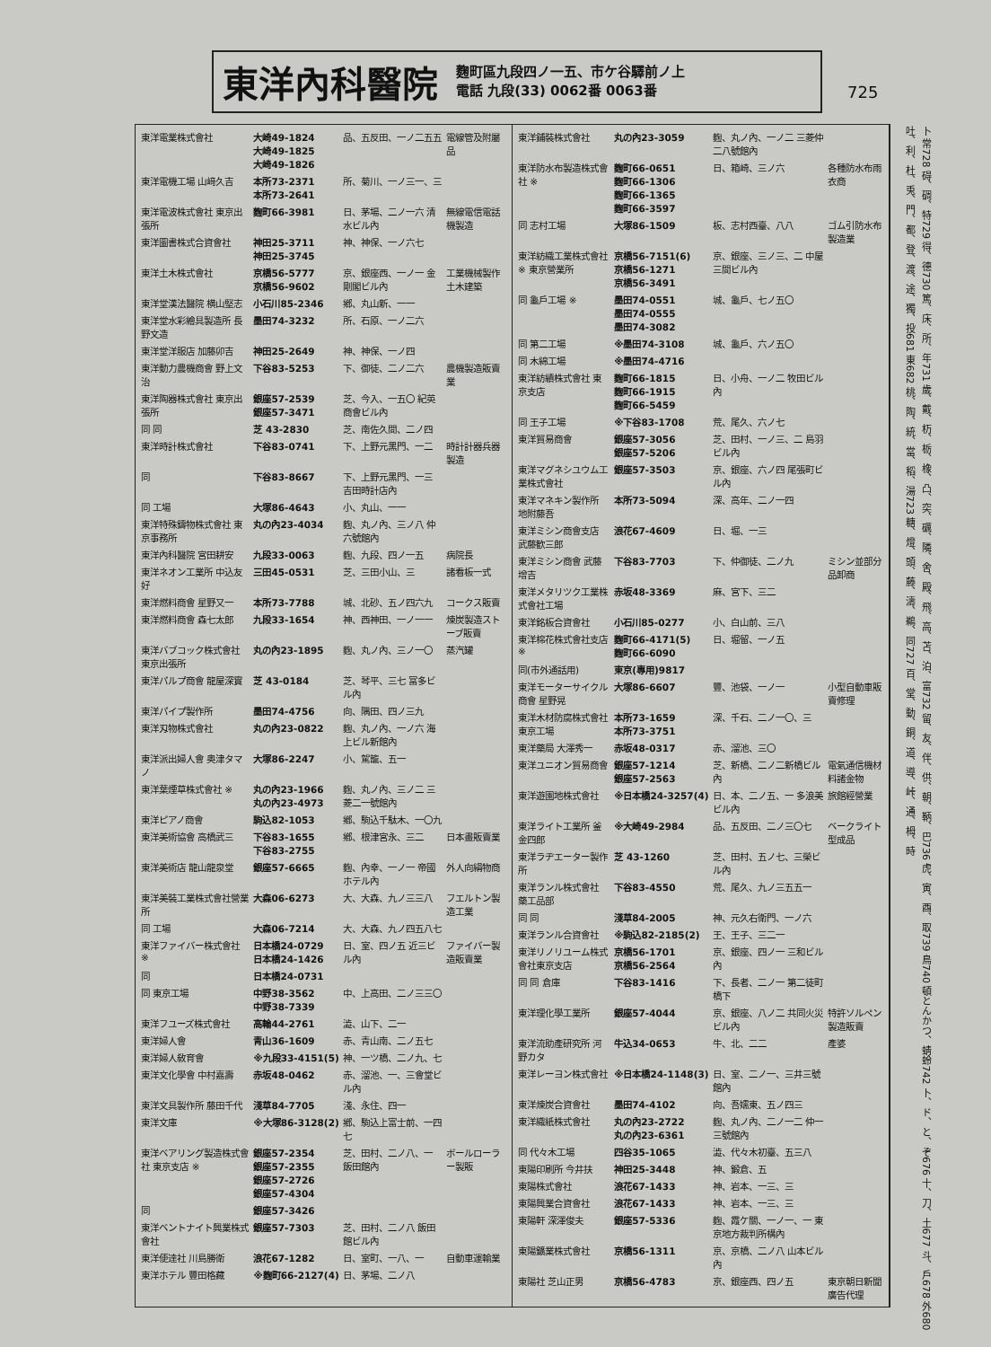東洋內科醫院
麴町區九段四ノ一五、市ケ谷驛前ノ上
電話 九段(33) 0062番 0063番
725
| 東洋電業株式會社 | 大崎49-1824 大崎49-1825 大崎49-1826 | 品、五反田、一ノ二五五 | 電線管及附屬品 |
| 東洋電機工場 山﨑久吉 | 本所73-2371 本所73-2641 | 所、菊川、一ノ三一、三 | |
| 東洋電波株式會社 東京出張所 | 麴町66-3981 | 日、茅場、二ノ一六 清水ビル內 | 無線電信電話機製造 |
| 東洋圖書株式合資會社 | 神田25-3711 神田25-3745 | 神、神保、一ノ六七 | |
| 東洋土木株式會社 | 京橋56-5777 京橋56-9602 | 京、銀座西、一ノ一 金剛閣ビル內 | 工業機械製作土木建築 |
| 東洋堂漢法醫院 横山堅志 | 小石川85-2346 | 鄕、丸山新、一一 | |
| 東洋堂水彩繪具製造所 長野文造 | 墨田74-3232 | 所、石原、一ノ二六 | |
| 東洋堂洋服店 加藤卯吉 | 神田25-2649 | 神、神保、一ノ四 | |
| 東洋動力農機商會 野上文治 | 下谷83-5253 | 下、御徒、二ノ二六 | 農機製造販賣業 |
| 東洋陶器株式會社 東京出張所 | 銀座57-2539 銀座57-3471 | 芝、今入、一五〇 紀英商會ビル內 | |
| 同 同 | 芝 43-2830 | 芝、南佐久間、二ノ四 | |
| 東洋時計株式會社 | 下谷83-0741 | 下、上野元黑門、一二 | 時計計器兵器製造 |
| 同 | 下谷83-8667 | 下、上野元黑門、一三 吉田時計店內 | |
| 同 工場 | 大塚86-4643 | 小、丸山、一一 | |
| 東洋特殊鑄物株式會社 東京事務所 | 丸の內23-4034 | 麴、丸ノ內、三ノ八 仲六號館內 | |
| 東洋內科醫院 宮田耕安 | 九段33-0063 | 麴、九段、四ノ一五 | 病院長 |
| 東洋ネオン工業所 中込友好 | 三田45-0531 | 芝、三田小山、三 | 諸看板一式 |
| 東洋燃料商會 星野又一 | 本所73-7788 | 城、北砂、五ノ四六九 | コークス販賣 |
| 東洋燃料商會 森七太郎 | 九段33-1654 | 神、西神田、一ノ一一 | 煉炭製造ストーブ販賣 |
| 東洋バブコック株式會社 東京出張所 | 丸の內23-1895 | 麴、丸ノ內、三ノ一〇 | 蒸汽罐 |
| 東洋パルプ商會 龍屋深實 | 芝 43-0184 | 芝、琴平、三七 冨多ビル內 | |
| 東洋パイプ製作所 | 墨田74-4756 | 向、隅田、四ノ三九 | |
| 東洋刄物株式會社 | 丸の內23-0822 | 麴、丸ノ內、一ノ六 海上ビル新館內 | |
| 東洋派出婦人會 奥津タマノ | 大塚86-2247 | 小、駕籠、五一 | |
| 東洋葉煙草株式會社 ※ | 丸の內23-1966 丸の內23-4973 | 麴、丸ノ內、三ノ二 三菱二一號館內 | |
| 東洋ピアノ商會 | 駒込82-1053 | 鄕、駒込千駄木、一〇九 | |
| 東洋美術協會 高橋武三 | 下谷83-1655 下谷83-2755 | 鄕、根津宮永、三二 | 日本畫販賣業 |
| 東洋美術店 龍山龍泉堂 | 銀座57-6665 | 麴、內幸、一ノ一 帝國ホテル內 | 外人向絹物商 |
| 東洋美裝工業株式會社營業所 | 大森06-6273 | 大、大森、九ノ三三八 | フエルトン製造工業 |
| 同 工場 | 大森06-7214 | 大、大森、九ノ四五八七 | |
| 東洋ファイバー株式會社 ※ | 日本橋24-0729 日本橋24-1426 | 日、室、四ノ五 近三ビル內 | ファイバー製造販賣業 |
| 同 | 日本橋24-0731 | | |
| 同 東京工場 | 中野38-3562 中野38-7339 | 中、上高田、二ノ三三〇 | |
| 東洋フユーズ株式會社 | 高輪44-2761 | 澁、山下、二一 | |
| 東洋婦人會 | 青山36-1609 | 赤、青山南、二ノ五七 | |
| 東洋婦人敎育會 | ※九段33-4151(5) | 神、一ツ橋、二ノ九、七 | |
| 東洋文化學會 中村嘉壽 | 赤坂48-0462 | 赤、溜池、一、三會堂ビル內 | |
| 東洋文具製作所 藤田千代 | 淺草84-7705 | 淺、永住、四一 | |
| 東洋文庫 | ※大塚86-3128(2) | 鄕、駒込上富士前、一四七 | |
| 東洋ベアリング製造株式會社 東京支店 ※ | 銀座57-2354 銀座57-2355 銀座57-2726 銀座57-4304 | 芝、田村、二ノ八、一 飯田館內 | ボールローラー製販 |
| 同 | 銀座57-3426 | | |
| 東洋ベントナイト興業株式會社 | 銀座57-7303 | 芝、田村、二ノ八 飯田館ビル內 | |
| 東洋便達社 川島勝衛 | 浪花67-1282 | 日、室町、一八、一 | 自動車運輸業 |
| 東洋ホテル 豐田格藏 | ※麴町66-2127(4) | 日、茅場、二ノ八 | |
| 東洋鋪裝株式會社 | 丸の內23-3059 | 麴、丸ノ內、一ノ二 三菱仲二八號館內 | |
| 東洋防水布製造株式會社 ※ | 麴町66-0651 麴町66-1306 麴町66-1365 麴町66-3597 | 日、箱崎、三ノ六 | 各種防水布雨衣商 |
| 同 志村工場 | 大塚86-1509 | 板、志村西臺、八八 | ゴム引防水布製造業 |
| 東洋紡織工業株式會社 ※ 東京營業所 | 京橋56-7151(6) 京橋56-1271 京橋56-3491 | 京、銀座、三ノ三、二 中屋三間ビル內 | |
| 同 龜戶工場 ※ | 墨田74-0551 墨田74-0555 墨田74-3082 | 城、龜戶、七ノ五〇 | |
| 同 第二工場 | ※墨田74-3108 | 城、龜戶、六ノ五〇 | |
| 同 木綿工場 | ※墨田74-4716 | | |
| 東洋紡績株式會社 東京支店 | 麴町66-1815 麴町66-1915 麴町66-5459 | 日、小舟、一ノ二 牧田ビル內 | |
| 同 王子工場 | ※下谷83-1708 | 荒、尾久、六ノ七 | |
| 東洋貿易商會 | 銀座57-3056 銀座57-5206 | 芝、田村、一ノ三、二 島羽ビル內 | |
| 東洋マグネシユウム工業株式會社 | 銀座57-3503 | 京、銀座、六ノ四 尾張町ビル內 | |
| 東洋マネキン製作所 地附藤吾 | 本所73-5094 | 深、高年、二ノ一四 | |
| 東洋ミシン商會支店 武藤歓三郎 | 浪花67-4609 | 日、堀、一三 | |
| 東洋ミシン商會 武藤增吉 | 下谷83-7703 | 下、仲御徒、二ノ九 | ミシン並部分品卸商 |
| 東洋メタリツク工業株式會社工場 | 赤坂48-3369 | 麻、宮下、三二 | |
| 東洋銘板合資會社 | 小石川85-0277 | 小、白山前、三八 | |
| 東洋棉花株式會社支店 ※ | 麴町66-4171(5) 麴町66-6090 | 日、堀留、一ノ五 | |
| 同(市外通話用) | 東京(專用)9817 | | |
| 東洋モーターサイクル商會 星野晃 | 大塚86-6607 | 豐、池袋、一ノ一 | 小型自動車販賣修理 |
| 東洋木材防腐株式會社東京工場 | 本所73-1659 本所73-3751 | 深、千石、二ノ一〇、三 | |
| 東洋藥局 大澤秀一 | 赤坂48-0317 | 赤、溜池、三〇 | |
| 東洋ユニオン貿易商會 | 銀座57-1214 銀座57-2563 | 芝、新橋、二ノ二新橋ビル內 | 電氣通信機材料諸金物 |
| 東洋遊園地株式會社 | ※日本橋24-3257(4) | 日、本、二ノ五、一 多浪美ビル內 | 旅館經營業 |
| 東洋ライト工業所 釜金四郎 | ※大崎49-2984 | 品、五反田、二ノ三〇七 | ベークライト型成品 |
| 東洋ラヂエーター製作所 | 芝 43-1260 | 芝、田村、五ノ七、三榮ビル內 | |
| 東洋ランル株式會社 藥工品部 | 下谷83-4550 | 荒、尾久、九ノ三五五一 | |
| 同 同 | 淺草84-2005 | 神、元久右衛門、一ノ六 | |
| 東洋ランル合資會社 | ※駒込82-2185(2) | 王、王子、三二一 | |
| 東洋リノリユーム株式會社東京支店 | 京橋56-1701 京橋56-2564 | 京、銀座、四ノ一 三和ビル內 | |
| 同 同 倉庫 | 下谷83-1416 | 下、長者、二ノ一 第二徒町橋下 | |
| 東洋理化學工業所 | 銀座57-4044 | 京、銀座、八ノ二 共同火災ビル內 | 特許ソルペン製造販賣 |
| 東洋流助產研究所 河野カタ | 牛込34-0653 | 牛、北、二二 | 產婆 |
| 東洋レーヨン株式會社 | ※日本橋24-1148(3) | 日、室、二ノ一、三井三號館內 | |
| 東洋煉炭合資會社 | 墨田74-4102 | 向、吾嬬東、五ノ四三 | |
| 東洋織紙株式會社 | 丸の內23-2722 丸の內23-6361 | 麴、丸ノ內、二ノ一二 仲一三號館內 | |
| 同 代々木工場 | 四谷35-1065 | 澁、代々木初臺、五三八 | |
| 東陽印刷所 今井扶 | 神田25-3448 | 神、鍛倉、五 | |
| 東陽株式會社 | 浪花67-1433 | 神、岩本、一三、三 | |
| 東陽興業合資會社 | 浪花67-1433 | 神、岩本、一三、三 | |
| 東陽軒 深澤俊夫 | 銀座57-5336 | 麴、霞ケ關、一ノ一、一 東京地方裁判所構內 | |
| 東陽鑛業株式會社 | 京橋56-1311 | 京、京橋、二ノ八 山本ビル內 | |
| 東陽社 芝山正男 | 京橋56-4783 | 京、銀座西、四ノ五 | 東京朝日新聞廣告代理 |
卜 常728 碍、碉、特729 得、德730 篤、床、所、年731 歲、戴、杤、栃、橡、凸、突、礪、隣、舍、殿、飛、高、苫、泊、富732 留、友、伴、供、朝、鞆、巴736 虎、寅、酉、取739 鳥740 頓とんかつ、蜻蛉742 卜、ド、と、ぞ676 十、刀、土677 斗、戶678 外680 吐、利、杜、兎、門、都、登、渡、途、獨、投681 東682 桃、陶、統、當、稻、湯723 糖、燈、頭、藤、濤、鵜、同727 百、堂、動、銅、道、導、峠、通、栂、時